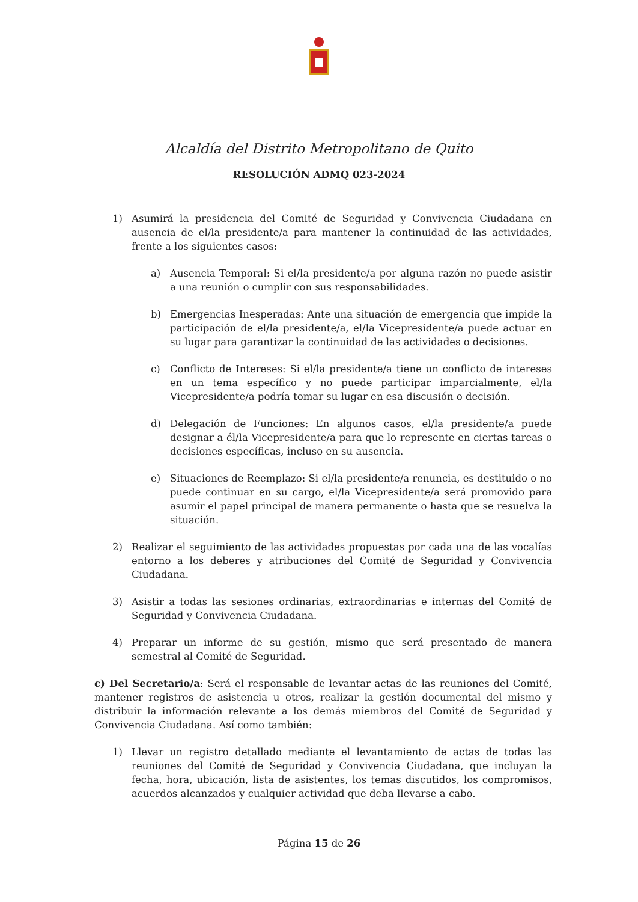Alcaldía del Distrito Metropolitano de Quito
RESOLUCIÓN ADMQ 023-2024
1) Asumirá la presidencia del Comité de Seguridad y Convivencia Ciudadana en ausencia de el/la presidente/a para mantener la continuidad de las actividades, frente a los siguientes casos:
a) Ausencia Temporal: Si el/la presidente/a por alguna razón no puede asistir a una reunión o cumplir con sus responsabilidades.
b) Emergencias Inesperadas: Ante una situación de emergencia que impide la participación de el/la presidente/a, el/la Vicepresidente/a puede actuar en su lugar para garantizar la continuidad de las actividades o decisiones.
c) Conflicto de Intereses: Si el/la presidente/a tiene un conflicto de intereses en un tema específico y no puede participar imparcialmente, el/la Vicepresidente/a podría tomar su lugar en esa discusión o decisión.
d) Delegación de Funciones: En algunos casos, el/la presidente/a puede designar a él/la Vicepresidente/a para que lo represente en ciertas tareas o decisiones específicas, incluso en su ausencia.
e) Situaciones de Reemplazo: Si el/la presidente/a renuncia, es destituido o no puede continuar en su cargo, el/la Vicepresidente/a será promovido para asumir el papel principal de manera permanente o hasta que se resuelva la situación.
2) Realizar el seguimiento de las actividades propuestas por cada una de las vocalías entorno a los deberes y atribuciones del Comité de Seguridad y Convivencia Ciudadana.
3) Asistir a todas las sesiones ordinarias, extraordinarias e internas del Comité de Seguridad y Convivencia Ciudadana.
4) Preparar un informe de su gestión, mismo que será presentado de manera semestral al Comité de Seguridad.
c) Del Secretario/a: Será el responsable de levantar actas de las reuniones del Comité, mantener registros de asistencia u otros, realizar la gestión documental del mismo y distribuir la información relevante a los demás miembros del Comité de Seguridad y Convivencia Ciudadana. Así como también:
1) Llevar un registro detallado mediante el levantamiento de actas de todas las reuniones del Comité de Seguridad y Convivencia Ciudadana, que incluyan la fecha, hora, ubicación, lista de asistentes, los temas discutidos, los compromisos, acuerdos alcanzados y cualquier actividad que deba llevarse a cabo.
Página 15 de 26